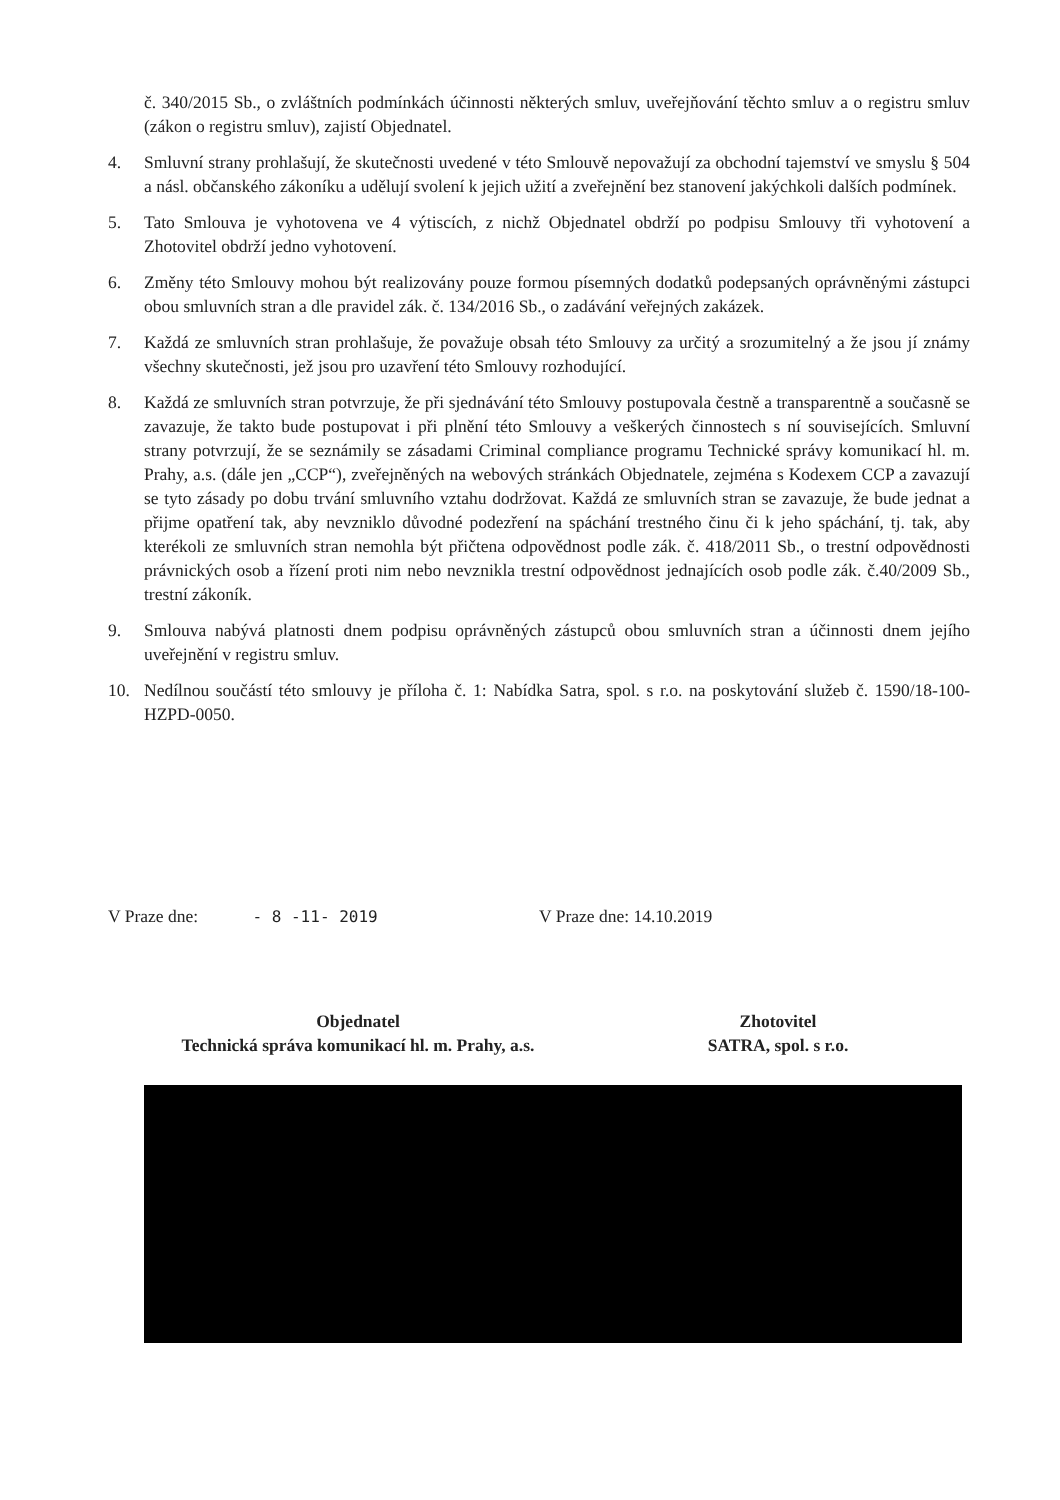č. 340/2015 Sb., o zvláštních podmínkách účinnosti některých smluv, uveřejňování těchto smluv a o registru smluv (zákon o registru smluv), zajistí Objednatel.
4. Smluvní strany prohlašují, že skutečnosti uvedené v této Smlouvě nepovažují za obchodní tajemství ve smyslu § 504 a násl. občanského zákoníku a udělují svolení k jejich užití a zveřejnění bez stanovení jakýchkoli dalších podmínek.
5. Tato Smlouva je vyhotovena ve 4 výtiscích, z nichž Objednatel obdrží po podpisu Smlouvy tři vyhotovení a Zhotovitel obdrží jedno vyhotovení.
6. Změny této Smlouvy mohou být realizovány pouze formou písemných dodatků podepsaných oprávněnými zástupci obou smluvních stran a dle pravidel zák. č. 134/2016 Sb., o zadávání veřejných zakázek.
7. Každá ze smluvních stran prohlašuje, že považuje obsah této Smlouvy za určitý a srozumitelný a že jsou jí známy všechny skutečnosti, jež jsou pro uzavření této Smlouvy rozhodující.
8. Každá ze smluvních stran potvrzuje, že při sjednávání této Smlouvy postupovala čestně a transparentně a současně se zavazuje, že takto bude postupovat i při plnění této Smlouvy a veškerých činnostech s ní souvisejících. Smluvní strany potvrzují, že se seznámily se zásadami Criminal compliance programu Technické správy komunikací hl. m. Prahy, a.s. (dále jen „CCP“), zveřejněných na webových stránkách Objednatele, zejména s Kodexem CCP a zavazují se tyto zásady po dobu trvání smluvního vztahu dodržovat. Každá ze smluvních stran se zavazuje, že bude jednat a přijme opatření tak, aby nevzniklo důvodné podezření na spáchání trestného činu či k jeho spáchání, tj. tak, aby kterékoli ze smluvních stran nemohla být přičtena odpovědnost podle zák. č. 418/2011 Sb., o trestní odpovědnosti právnických osob a řízení proti nim nebo nevznikla trestní odpovědnost jednajících osob podle zák. č.40/2009 Sb., trestní zákoník.
9. Smlouva nabývá platnosti dnem podpisu oprávněných zástupců obou smluvních stran a účinnosti dnem jejího uveřejnění v registru smluv.
10. Nedílnou součástí této smlouvy je příloha č. 1: Nabídka Satra, spol. s r.o. na poskytování služeb č. 1590/18-100-HZPD-0050.
V Praze dne: - 8 -11- 2019 V Praze dne: 14.10.2019
Objednatel
Technická správa komunikací hl. m. Prahy, a.s.
Zhotovitel
SATRA, spol. s r.o.